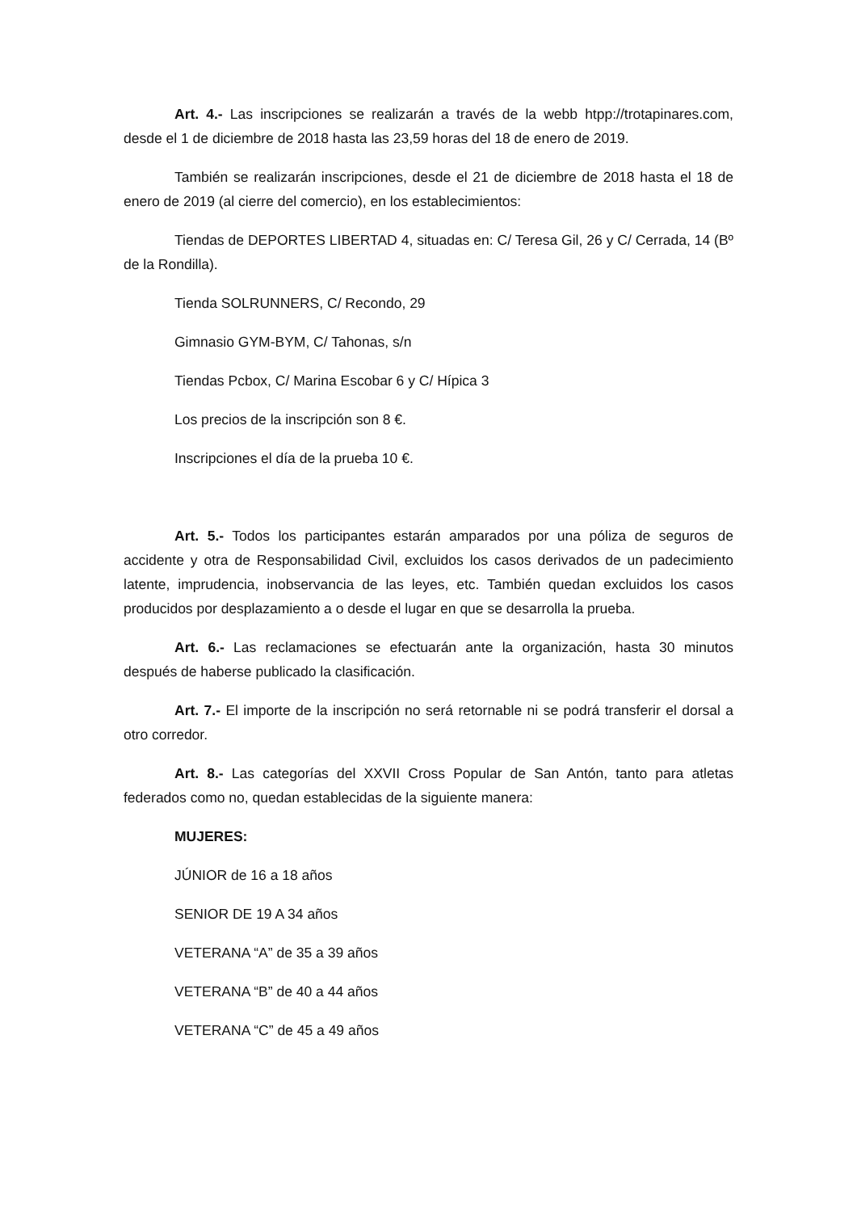Art. 4.- Las inscripciones se realizarán a través de la webb htpp://trotapinares.com, desde el 1 de diciembre de 2018 hasta las 23,59 horas del 18 de enero de 2019.
También se realizarán inscripciones, desde el 21 de diciembre de 2018 hasta el 18 de enero de 2019 (al cierre del comercio), en los establecimientos:
Tiendas de DEPORTES LIBERTAD 4, situadas en: C/ Teresa Gil, 26 y C/ Cerrada, 14 (Bº de la Rondilla).
Tienda SOLRUNNERS, C/ Recondo, 29
Gimnasio GYM-BYM, C/ Tahonas, s/n
Tiendas Pcbox, C/ Marina Escobar 6 y C/ Hípica 3
Los precios de la inscripción son 8 €.
Inscripciones el día de la prueba 10 €.
Art. 5.- Todos los participantes estarán amparados por una póliza de seguros de accidente y otra de Responsabilidad Civil, excluidos los casos derivados de un padecimiento latente, imprudencia, inobservancia de las leyes, etc. También quedan excluidos los casos producidos por desplazamiento a o desde el lugar en que se desarrolla la prueba.
Art. 6.- Las reclamaciones se efectuarán ante la organización, hasta 30 minutos después de haberse publicado la clasificación.
Art. 7.- El importe de la inscripción no será retornable ni se podrá transferir el dorsal a otro corredor.
Art. 8.- Las categorías del XXVII Cross Popular de San Antón, tanto para atletas federados como no, quedan establecidas de la siguiente manera:
MUJERES:
JÚNIOR de 16 a 18 años
SENIOR DE 19 A 34 años
VETERANA “A” de 35 a 39 años
VETERANA “B” de 40 a 44 años
VETERANA “C” de 45 a 49 años